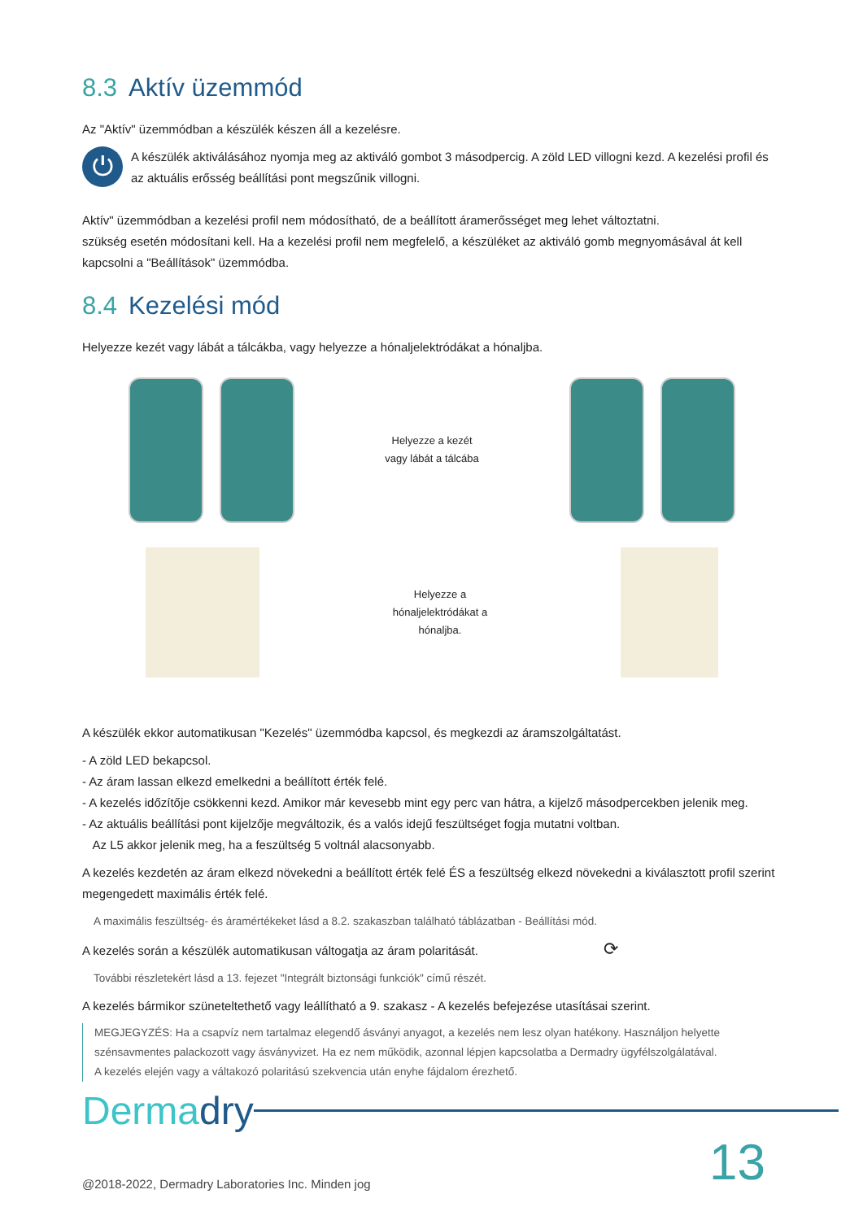8.3 Aktív üzemmód
Az "Aktív" üzemmódban a készülék készen áll a kezelésre.
⏻
A készülék aktiválásához nyomja meg az aktiváló gombot 3 másodpercig. A zöld LED villogni kezd. A kezelési profil és az aktuális erősség beállítási pont megszűnik villogni.
Aktív" üzemmódban a kezelési profil nem módosítható, de a beállított áramerősséget meg lehet változtatni.
szükség esetén módosítani kell. Ha a kezelési profil nem megfelelő, a készüléket az aktiváló gomb megnyomásával át kell kapcsolni a "Beállítások" üzemmódba.
8.4 Kezelési mód
Helyezze kezét vagy lábát a tálcákba, vagy helyezze a hónaljelektródákat a hónaljba.
Helyezze a kezét vagy lábát a tálcába
Helyezze a hónaljelektródákat a hónaljba.
A készülék ekkor automatikusan "Kezelés" üzemmódba kapcsol, és megkezdi az áramszolgáltatást.
- A zöld LED bekapcsol.
- Az áram lassan elkezd emelkedni a beállított érték felé.
- A kezelés időzítője csökkenni kezd. Amikor már kevesebb mint egy perc van hátra, a kijelző másodpercekben jelenik meg.
- Az aktuális beállítási pont kijelzője megváltozik, és a valós idejű feszültséget fogja mutatni voltban.
Az L5 akkor jelenik meg, ha a feszültség 5 voltnál alacsonyabb.
A kezelés kezdetén az áram elkezd növekedni a beállított érték felé ÉS a feszültség elkezd növekedni a kiválasztott profil szerint megengedett maximális érték felé.
A maximális feszültség- és áramértékeket lásd a 8.2. szakaszban található táblázatban - Beállítási mód.
A kezelés során a készülék automatikusan váltogatja az áram polaritását. ⟳
További részletekért lásd a 13. fejezet "Integrált biztonsági funkciók" című részét.
A kezelés bármikor szüneteltethető vagy leállítható a 9. szakasz - A kezelés befejezése utasításai szerint.
MEGJEGYZÉS: Ha a csapvíz nem tartalmaz elegendő ásványi anyagot, a kezelés nem lesz olyan hatékony. Használjon helyette szénsavmentes palackozott vagy ásványvizet. Ha ez nem működik, azonnal lépjen kapcsolatba a Dermadry ügyfélszolgálatával.
A kezelés elején vagy a váltakozó polaritású szekvencia után enyhe fájdalom érezhető.
Dermadry
@2018-2022, Dermadry Laboratories Inc. Minden jog 13